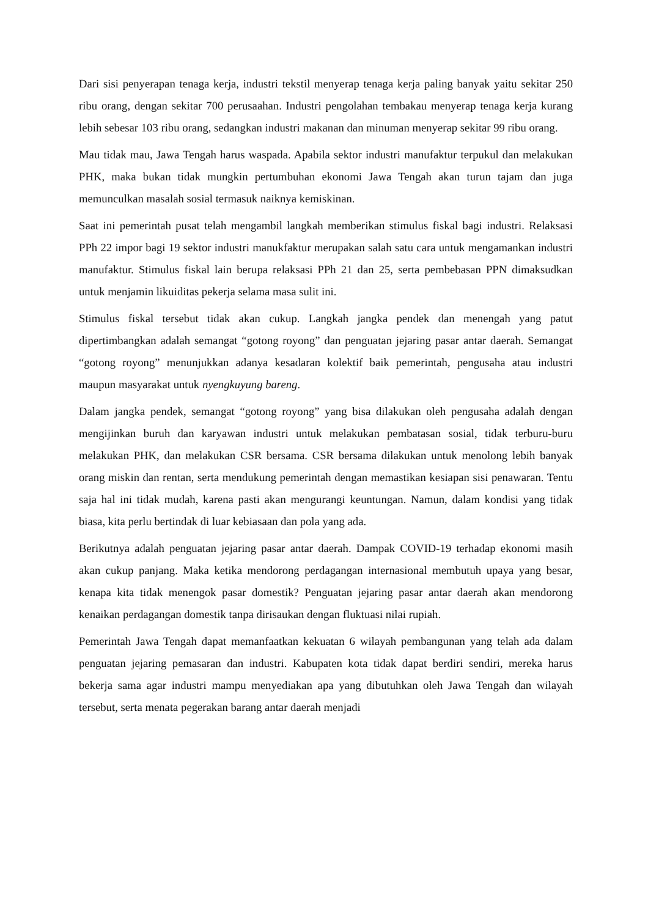Dari sisi penyerapan tenaga kerja, industri tekstil menyerap tenaga kerja paling banyak yaitu sekitar 250 ribu orang, dengan sekitar 700 perusaahan. Industri pengolahan tembakau menyerap tenaga kerja kurang lebih sebesar 103 ribu orang, sedangkan industri makanan dan minuman menyerap sekitar 99 ribu orang.
Mau tidak mau, Jawa Tengah harus waspada. Apabila sektor industri manufaktur terpukul dan melakukan PHK, maka bukan tidak mungkin pertumbuhan ekonomi Jawa Tengah akan turun tajam dan juga memunculkan masalah sosial termasuk naiknya kemiskinan.
Saat ini pemerintah pusat telah mengambil langkah memberikan stimulus fiskal bagi industri. Relaksasi PPh 22 impor bagi 19 sektor industri manukfaktur merupakan salah satu cara untuk mengamankan industri manufaktur. Stimulus fiskal lain berupa relaksasi PPh 21 dan 25, serta pembebasan PPN dimaksudkan untuk menjamin likuiditas pekerja selama masa sulit ini.
Stimulus fiskal tersebut tidak akan cukup. Langkah jangka pendek dan menengah yang patut dipertimbangkan adalah semangat “gotong royong” dan penguatan jejaring pasar antar daerah. Semangat “gotong royong” menunjukkan adanya kesadaran kolektif baik pemerintah, pengusaha atau industri maupun masyarakat untuk nyengkuyung bareng.
Dalam jangka pendek, semangat “gotong royong” yang bisa dilakukan oleh pengusaha adalah dengan mengijinkan buruh dan karyawan industri untuk melakukan pembatasan sosial, tidak terburu-buru melakukan PHK, dan melakukan CSR bersama. CSR bersama dilakukan untuk menolong lebih banyak orang miskin dan rentan, serta mendukung pemerintah dengan memastikan kesiapan sisi penawaran. Tentu saja hal ini tidak mudah, karena pasti akan mengurangi keuntungan. Namun, dalam kondisi yang tidak biasa, kita perlu bertindak di luar kebiasaan dan pola yang ada.
Berikutnya adalah penguatan jejaring pasar antar daerah. Dampak COVID-19 terhadap ekonomi masih akan cukup panjang. Maka ketika mendorong perdagangan internasional membutuh upaya yang besar, kenapa kita tidak menengok pasar domestik? Penguatan jejaring pasar antar daerah akan mendorong kenaikan perdagangan domestik tanpa dirisaukan dengan fluktuasi nilai rupiah.
Pemerintah Jawa Tengah dapat memanfaatkan kekuatan 6 wilayah pembangunan yang telah ada dalam penguatan jejaring pemasaran dan industri. Kabupaten kota tidak dapat berdiri sendiri, mereka harus bekerja sama agar industri mampu menyediakan apa yang dibutuhkan oleh Jawa Tengah dan wilayah tersebut, serta menata pegerakan barang antar daerah menjadi